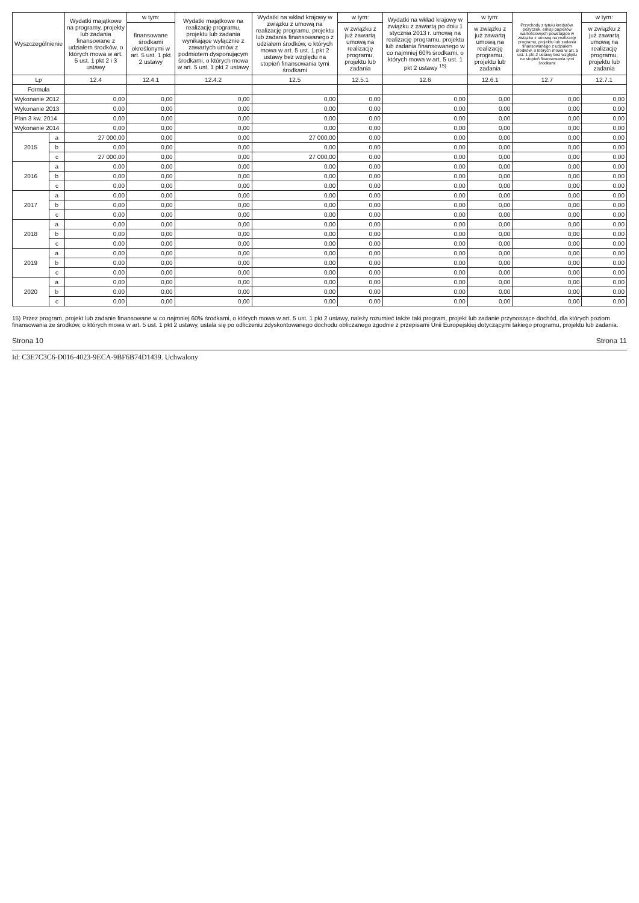| Wyszczególnienie | | Wydatki majątkowe na programy, projekty lub zadania finansowane z udziałem środków, o których mowa w art. 5 ust. 1 pkt 2 i 3 ustawy | w tym: | Wydatki majątkowe na realizację programu, projektu lub zadania wynikające wyłącznie z zawartych umów z podmiotem dysponującym środkami, o których mowa w art. 5 ust. 1 pkt 2 ustawy | Wydatki na wkład krajowy w związku z umową na realizację programu, projektu lub zadania finansowanego z udziałem środków, o których mowa w art. 5 ust. 1 pkt 2 ustawy bez względu na stopień finansowania tymi środkami | w tym: | Wydatki na wkład krajowy w związku z zawartą po dniu 1 stycznia 2013 r. umową na realizację programu, projektu lub zadania finansowanego w co najmniej 60% środkami, o których mowa w art. 5 ust. 1 pkt 2 ustawy <sup>15)</sup> | w tym: | Przychody z tytułu kredytów, pożyczek, emisji papierów wartościowych powstające w związku z umową na realizację programu, projektu lub zadania finansowanego z udziałem środków, o których mowa w art. 5 ust. 1 pkt 2 ustawy bez względu na stopień finansowania tymi środkami | w tym: |
| --- | --- | --- | --- | --- | --- | --- | --- | --- | --- | --- |
| | | | finansowane środkami określonymi w art. 5 ust. 1 pkt 2 ustawy | | | w związku z już zawartą umową na realizację programu, projektu lub zadania | | w związku z już zawartą umową na realizację programu, projektu lub zadania | | w związku z już zawartą umową na realizację programu, projektu lub zadania |
| Lp | | 12.4 | 12.4.1 | 12.4.2 | 12.5 | 12.5.1 | 12.6 | 12.6.1 | 12.7 | 12.7.1 |
| Formuła | | | | | | | | | | |
| Wykonanie 2012 | | 0,00 | 0,00 | 0,00 | 0,00 | 0,00 | 0,00 | 0,00 | 0,00 | 0,00 |
| Wykonanie 2013 | | 0,00 | 0,00 | 0,00 | 0,00 | 0,00 | 0,00 | 0,00 | 0,00 | 0,00 |
| Plan 3 kw. 2014 | | 0,00 | 0,00 | 0,00 | 0,00 | 0,00 | 0,00 | 0,00 | 0,00 | 0,00 |
| Wykonanie 2014 | | 0,00 | 0,00 | 0,00 | 0,00 | 0,00 | 0,00 | 0,00 | 0,00 | 0,00 |
| 2015 | a | 27 000,00 | 0,00 | 0,00 | 27 000,00 | 0,00 | 0,00 | 0,00 | 0,00 | 0,00 |
| | b | 0,00 | 0,00 | 0,00 | 0,00 | 0,00 | 0,00 | 0,00 | 0,00 | 0,00 |
| | c | 27 000,00 | 0,00 | 0,00 | 27 000,00 | 0,00 | 0,00 | 0,00 | 0,00 | 0,00 |
| 2016 | a | 0,00 | 0,00 | 0,00 | 0,00 | 0,00 | 0,00 | 0,00 | 0,00 | 0,00 |
| | b | 0,00 | 0,00 | 0,00 | 0,00 | 0,00 | 0,00 | 0,00 | 0,00 | 0,00 |
| | c | 0,00 | 0,00 | 0,00 | 0,00 | 0,00 | 0,00 | 0,00 | 0,00 | 0,00 |
| 2017 | a | 0,00 | 0,00 | 0,00 | 0,00 | 0,00 | 0,00 | 0,00 | 0,00 | 0,00 |
| | b | 0,00 | 0,00 | 0,00 | 0,00 | 0,00 | 0,00 | 0,00 | 0,00 | 0,00 |
| | c | 0,00 | 0,00 | 0,00 | 0,00 | 0,00 | 0,00 | 0,00 | 0,00 | 0,00 |
| 2018 | a | 0,00 | 0,00 | 0,00 | 0,00 | 0,00 | 0,00 | 0,00 | 0,00 | 0,00 |
| | b | 0,00 | 0,00 | 0,00 | 0,00 | 0,00 | 0,00 | 0,00 | 0,00 | 0,00 |
| | c | 0,00 | 0,00 | 0,00 | 0,00 | 0,00 | 0,00 | 0,00 | 0,00 | 0,00 |
| 2019 | a | 0,00 | 0,00 | 0,00 | 0,00 | 0,00 | 0,00 | 0,00 | 0,00 | 0,00 |
| | b | 0,00 | 0,00 | 0,00 | 0,00 | 0,00 | 0,00 | 0,00 | 0,00 | 0,00 |
| | c | 0,00 | 0,00 | 0,00 | 0,00 | 0,00 | 0,00 | 0,00 | 0,00 | 0,00 |
| 2020 | a | 0,00 | 0,00 | 0,00 | 0,00 | 0,00 | 0,00 | 0,00 | 0,00 | 0,00 |
| | b | 0,00 | 0,00 | 0,00 | 0,00 | 0,00 | 0,00 | 0,00 | 0,00 | 0,00 |
| | c | 0,00 | 0,00 | 0,00 | 0,00 | 0,00 | 0,00 | 0,00 | 0,00 | 0,00 |
15) Przez program, projekt lub zadanie finansowane w co najmniej 60% środkami, o których mowa w art. 5 ust. 1 pkt 2 ustawy, należy rozumieć także taki program, projekt lub zadanie przynoszące dochód, dla których poziom finansowania ze środków, o których mowa w art. 5 ust. 1 pkt 2 ustawy, ustala się po odliczeniu zdyskontowanego dochodu obliczanego zgodnie z przepisami Unii Europejskiej dotyczącymi takiego programu, projektu lub zadania.
Strona 10 Strona 11
Id: C3E7C3C6-D016-4023-9ECA-9BF6B74D1439. Uchwalony